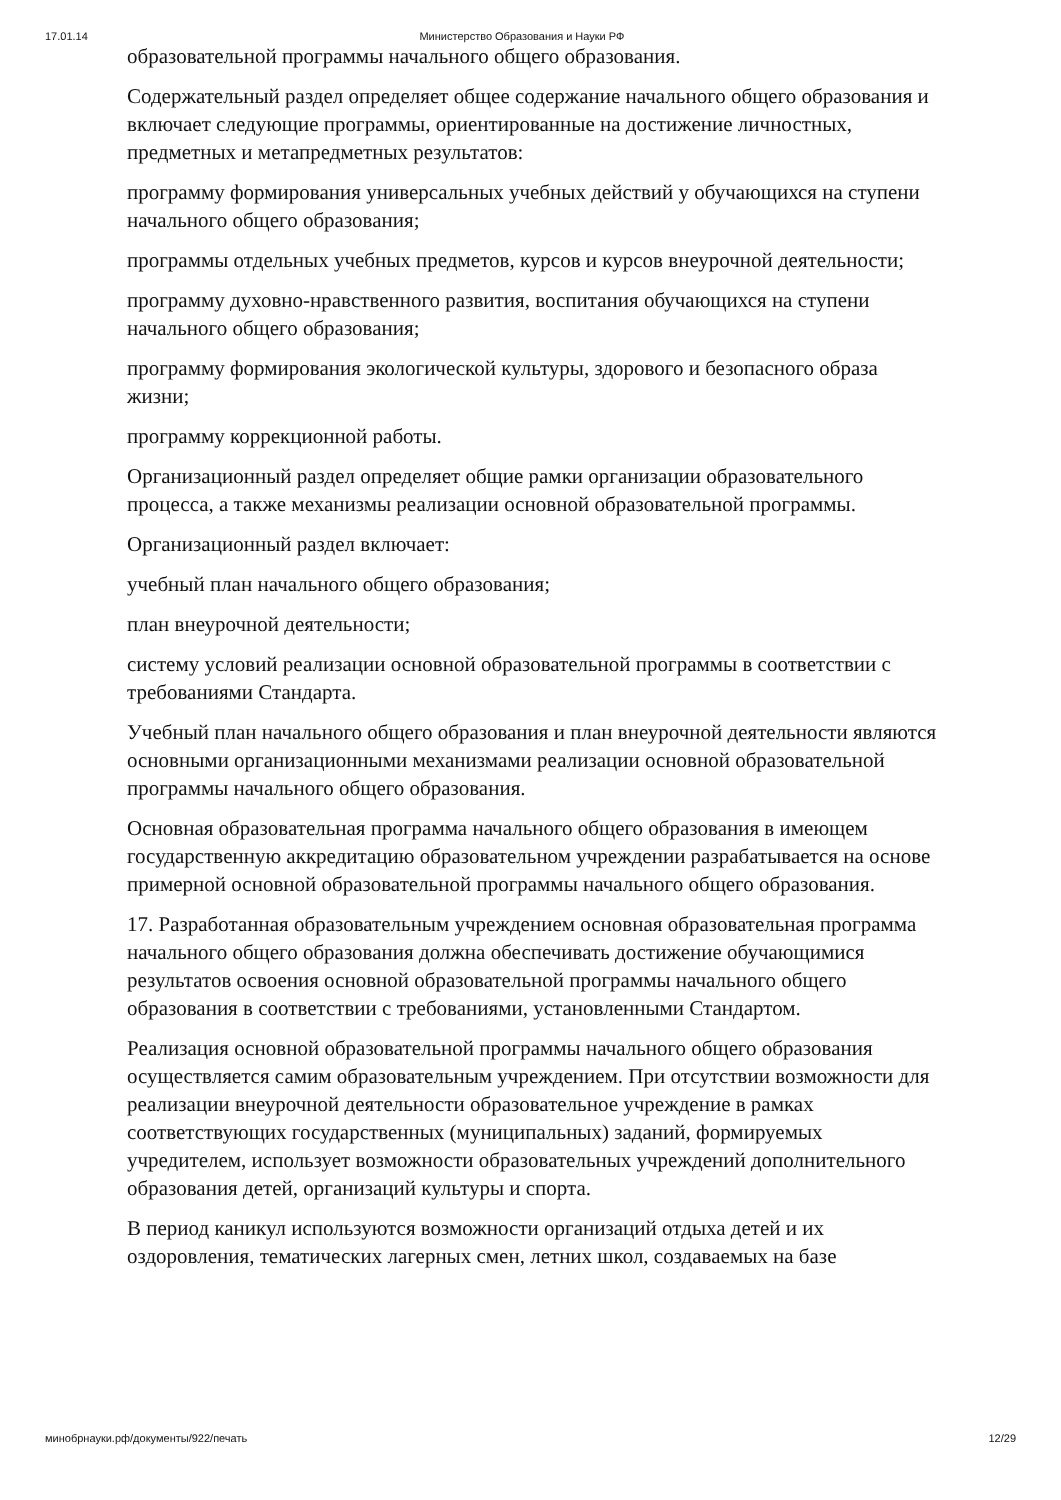17.01.14 Министерство Образования и Науки РФ
образовательной программы начального общего образования.
Содержательный раздел определяет общее содержание начального общего образования и включает следующие программы, ориентированные на достижение личностных, предметных и метапредметных результатов:
программу формирования универсальных учебных действий у обучающихся на ступени начального общего образования;
программы отдельных учебных предметов, курсов и курсов внеурочной деятельности;
программу духовно-нравственного развития, воспитания обучающихся на ступени начального общего образования;
программу формирования экологической культуры, здорового и безопасного образа жизни;
программу коррекционной работы.
Организационный раздел определяет общие рамки организации образовательного процесса, а также механизмы реализации основной образовательной программы.
Организационный раздел включает:
учебный план начального общего образования;
план внеурочной деятельности;
систему условий реализации основной образовательной программы в соответствии с требованиями Стандарта.
Учебный план начального общего образования и план внеурочной деятельности являются основными организационными механизмами реализации основной образовательной программы начального общего образования.
Основная образовательная программа начального общего образования в имеющем государственную аккредитацию образовательном учреждении разрабатывается на основе примерной основной образовательной программы начального общего образования.
17. Разработанная образовательным учреждением основная образовательная программа начального общего образования должна обеспечивать достижение обучающимися результатов освоения основной образовательной программы начального общего образования в соответствии с требованиями, установленными Стандартом.
Реализация основной образовательной программы начального общего образования осуществляется самим образовательным учреждением. При отсутствии возможности для реализации внеурочной деятельности образовательное учреждение в рамках соответствующих государственных (муниципальных) заданий, формируемых учредителем, использует возможности образовательных учреждений дополнительного образования детей, организаций культуры и спорта.
В период каникул используются возможности организаций отдыха детей и их оздоровления, тематических лагерных смен, летних школ, создаваемых на базе
минобрнауки.рф/документы/922/печать 12/29